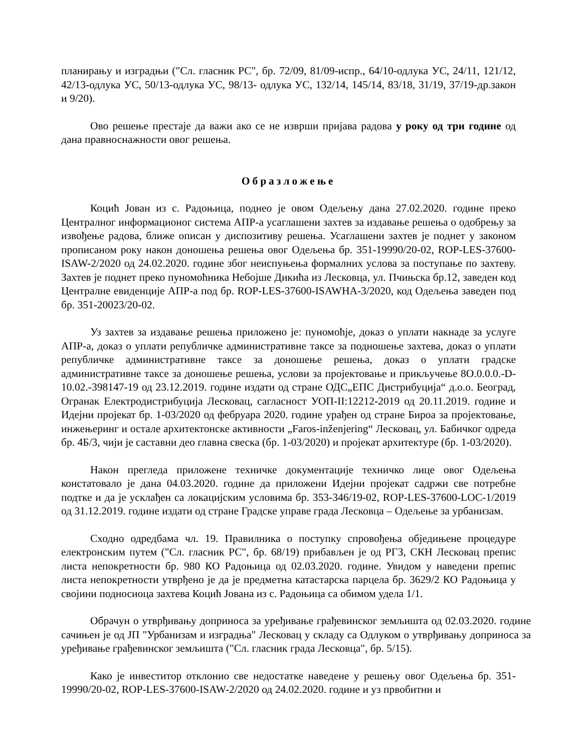планирању и изградњи ("Сл. гласник РС", бр. 72/09, 81/09-испр., 64/10-одлука УС, 24/11, 121/12, 42/13-одлука УС, 50/13-одлука УС, 98/13- одлука УС, 132/14, 145/14, 83/18, 31/19, 37/19-др.закон и 9/20).
Ово решење престаје да важи ако се не изврши пријава радова у року од три године од дана правноснажности овог решења.
Образложење
Коцић Јован из с. Радоњица, поднео је овом Одељењу дана 27.02.2020. године преко Централног информационог система АПР-а усаглашени захтев за издавање решења о одобрењу за извођење радова, ближе описан у диспозитиву решења. Усаглашени захтев је поднет у законом прописаном року након доношења решења овог Одељења бр. 351-19990/20-02, ROP-LES-37600-ISAW-2/2020 од 24.02.2020. године због неиспуњења формалних услова за поступање по захтеву. Захтев је поднет преко пуномоћника Небојше Дикића из Лесковца, ул. Пчињска бр.12, заведен код Централне евиденције АПР-а под бр. ROP-LES-37600-ISAWHA-3/2020, код Одељења заведен под бр. 351-20023/20-02.
Уз захтев за издавање решења приложено је: пуномоћје, доказ о уплати накнаде за услуге АПР-а, доказ о уплати републичке административне таксе за подношење захтева, доказ о уплати републичке административне таксе за доношење решења, доказ о уплати градске административне таксе за доношење решења, услови за пројектовање и прикључење 8О.0.0.0.-D-10.02.-398147-19 од 23.12.2019. године издати од стране ОДС„ЕПС Дистрибуција“ д.о.о. Београд, Огранак Електродистрибуција Лесковац, сагласност УОП-II:12212-2019 од 20.11.2019. године и Идејни пројекат бр. 1-03/2020 од фебруара 2020. године урађен од стране Бироа за пројектовање, инжењеринг и остале архитектонске активности „Faros-inženjering“ Лесковац, ул. Бабичког одреда бр. 4Б/3, чији је саставни део главна свеска (бр. 1-03/2020) и пројекат архитектуре (бр. 1-03/2020).
Након прегледа приложене техничке документације техничко лице овог Одељења констатовало је дана 04.03.2020. године да приложени Идејни пројекат садржи све потребне подтке и да је усклађен са локацијским условима бр. 353-346/19-02, ROP-LES-37600-LOC-1/2019 од 31.12.2019. године издати од стране Градске управе града Лесковца – Одељење за урбанизам.
Сходно одредбама чл. 19. Правилника о поступку спровођења обједињене процедуре електронским путем ("Сл. гласник РС", бр. 68/19) прибављен је од РГЗ, СКН Лесковац препис листа непокретности бр. 980 КО Радоњица од 02.03.2020. године. Увидом у наведени препис листа непокретности утврђено је да је предметна катастарска парцела бр. 3629/2 КО Радоњица у својини подносиоца захтева Коцић Јована из с. Радоњица са обимом удела 1/1.
Обрачун о утврђивању доприноса за уређивање грађевинског земљишта од 02.03.2020. године сачињен је од ЈП "Урбанизам и изградња" Лесковац у складу са Одлуком о утврђивању доприноса за уређивање грађевинског земљишта ("Сл. гласник града Лесковца", бр. 5/15).
Како је инвеститор отклонио све недостатке наведене у решењу овог Одељења бр. 351-19990/20-02, ROP-LES-37600-ISAW-2/2020 од 24.02.2020. године и уз првобитни и